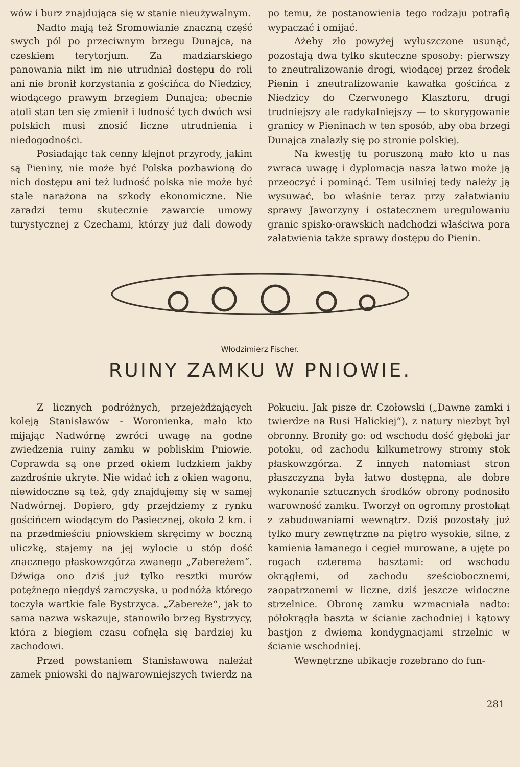wów i burz znajdująca się w stanie nieużywalnym.
Nadto mają też Sromowianie znaczną część swych pól po przeciwnym brzegu Dunajca, na czeskiem terytorjum. Za madziarskiego panowania nikt im nie utrudniał dostępu do roli ani nie bronił korzystania z gościńca do Niedzicy, wiodącego prawym brzegiem Dunajca; obecnie atoli stan ten się zmienił i ludność tych dwóch wsi polskich musi znosić liczne utrudnienia i niedogodności.
Posiadając tak cenny klejnot przyrody, jakim są Pieniny, nie może być Polska pozbawioną do nich dostępu ani też ludność polska nie może być stale narażona na szkody ekonomiczne. Nie zaradzi temu skutecznie zawarcie umowy turystycznej z Czechami, którzy już dali dowody po temu, że postanowienia tego rodzaju potrafią wypaczać i omijać.
Ażeby zło powyżej wyłuszczone usunąć, pozostają dwa tylko skuteczne sposoby: pierwszy to zneutralizowanie drogi, wiodącej przez środek Pienin i zneutralizowanie kawałka gościńca z Niedzicy do Czerwonego Klasztoru, drugi trudniejszy ale radykalniejszy — to skorygowanie granicy w Pieninach w ten sposób, aby oba brzegi Dunajca znalazły się po stronie polskiej.
Na kwestję tu poruszoną mało kto u nas zwraca uwagę i dyplomacja nasza łatwo może ją przeoczyć i pominąć. Tem usilniej tedy należy ją wysuwać, bo właśnie teraz przy załatwianiu sprawy Jaworzyny i ostatecznem uregulowaniu granic spisko-orawskich nadchodzi właściwa pora załatwienia także sprawy dostępu do Pienin.
Włodzimierz Fischer.
RUINY ZAMKU W PNIOWIE.
Z licznych podróżnych, przejeżdżających koleją Stanisławów - Woronienka, mało kto mijając Nadwórnę zwróci uwagę na godne zwiedzenia ruiny zamku w pobliskim Pniowie. Coprawda są one przed okiem ludzkiem jakby zazdrośnie ukryte. Nie widać ich z okien wagonu, niewidoczne są też, gdy znajdujemy się w samej Nadwórnej. Dopiero, gdy przejdziemy z rynku gościńcem wiodącym do Pasiecznej, około 2 km. i na przedmieściu pniowskiem skręcimy w boczną uliczkę, stajemy na jej wylocie u stóp dość znacznego płaskowzgórza zwanego „Zabereżem“. Dźwiga ono dziś już tylko resztki murów potężnego niegdyś zamczyska, u podnóża którego toczyła wartkie fale Bystrzyca. „Zabereże“, jak to sama nazwa wskazuje, stanowiło brzeg Bystrzycy, która z biegiem czasu cofnęła się bardziej ku zachodowi.
Przed powstaniem Stanisławowa należał zamek pniowski do najwarowniejszych twierdz na Pokuciu. Jak pisze dr. Czołowski („Dawne zamki i twierdze na Rusi Halickiej“), z natury niezbyt był obronny. Broniły go: od wschodu dość głęboki jar potoku, od zachodu kilkumetrowy stromy stok płaskowzgórza. Z innych natomiast stron płaszczyzna była łatwo dostępna, ale dobre wykonanie sztucznych środków obrony podnosiło warowność zamku. Tworzył on ogromny prostokąt z zabudowaniami wewnątrz. Dziś pozostały już tylko mury zewnętrzne na piętro wysokie, silne, z kamienia łamanego i cegieł murowane, a ujęte po rogach czterema basztami: od wschodu okrągłemi, od zachodu sześciobocznemi, zaopatrzonemi w liczne, dziś jeszcze widoczne strzelnice. Obronę zamku wzmacniała nadto: półokrągła baszta w ścianie zachodniej i kątowy bastjon z dwiema kondygnacjami strzelnic w ścianie wschodniej.
Wewnętrzne ubikacje rozebrano do fun-
281